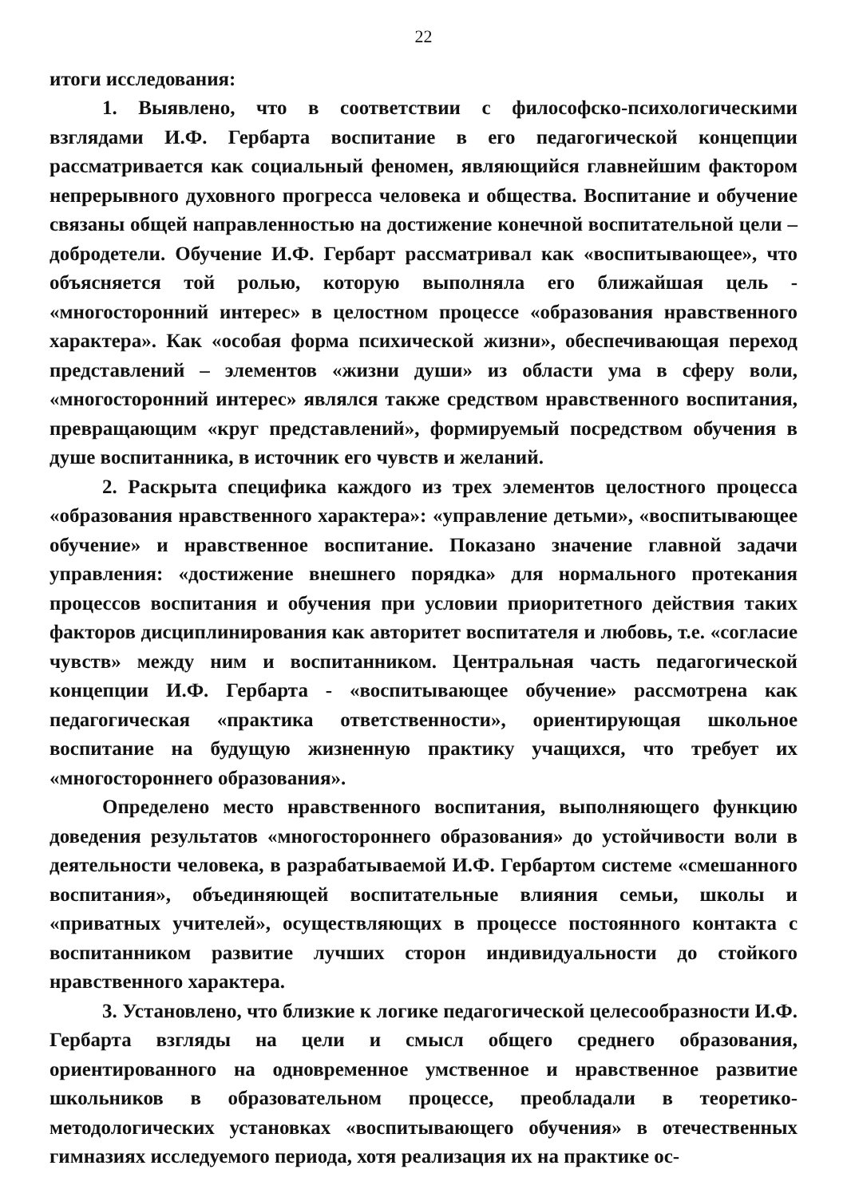22
итоги исследования:
1. Выявлено, что в соответствии с философско-психологическими взглядами И.Ф. Гербарта воспитание в его педагогической концепции рассматривается как социальный феномен, являющийся главнейшим фактором непрерывного духовного прогресса человека и общества. Воспитание и обучение связаны общей направленностью на достижение конечной воспитательной цели – добродетели. Обучение И.Ф. Гербарт рассматривал как «воспитывающее», что объясняется той ролью, которую выполняла его ближайшая цель - «многосторонний интерес» в целостном процессе «образования нравственного характера». Как «особая форма психической жизни», обеспечивающая переход представлений – элементов «жизни души» из области ума в сферу воли, «многосторонний интерес» являлся также средством нравственного воспитания, превращающим «круг представлений», формируемый посредством обучения в душе воспитанника, в источник его чувств и желаний.
2. Раскрыта специфика каждого из трех элементов целостного процесса «образования нравственного характера»: «управление детьми», «воспитывающее обучение» и нравственное воспитание. Показано значение главной задачи управления: «достижение внешнего порядка» для нормального протекания процессов воспитания и обучения при условии приоритетного действия таких факторов дисциплинирования как авторитет воспитателя и любовь, т.е. «согласие чувств» между ним и воспитанником. Центральная часть педагогической концепции И.Ф. Гербарта - «воспитывающее обучение» рассмотрена как педагогическая «практика ответственности», ориентирующая школьное воспитание на будущую жизненную практику учащихся, что требует их «многостороннего образования».
Определено место нравственного воспитания, выполняющего функцию доведения результатов «многостороннего образования» до устойчивости воли в деятельности человека, в разрабатываемой И.Ф. Гербартом системе «смешанного воспитания», объединяющей воспитательные влияния семьи, школы и «приватных учителей», осуществляющих в процессе постоянного контакта с воспитанником развитие лучших сторон индивидуальности до стойкого нравственного характера.
3. Установлено, что близкие к логике педагогической целесообразности И.Ф. Гербарта взгляды на цели и смысл общего среднего образования, ориентированного на одновременное умственное и нравственное развитие школьников в образовательном процессе, преобладали в теоретико-методологических установках «воспитывающего обучения» в отечественных гимназиях исследуемого периода, хотя реализация их на практике ос-